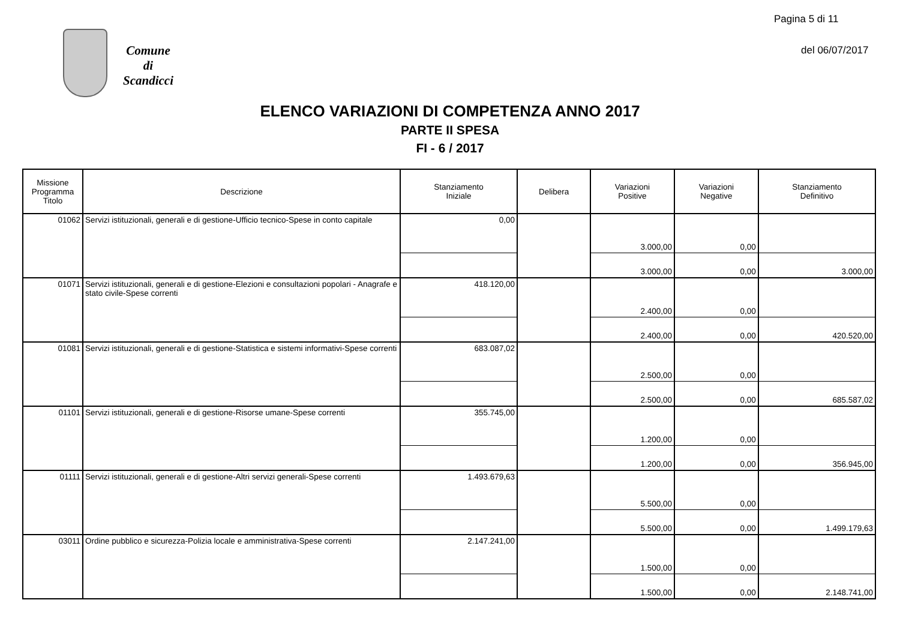Pagina 5 di 11
Comune
di
Scandicci
del 06/07/2017
ELENCO VARIAZIONI DI COMPETENZA ANNO 2017
PARTE II SPESA
FI - 6 / 2017
| Missione Programma Titolo | Descrizione | Stanziamento Iniziale | Delibera | Variazioni Positive | Variazioni Negative | Stanziamento Definitivo |
| --- | --- | --- | --- | --- | --- | --- |
| 01062 | Servizi istituzionali, generali e di gestione-Ufficio tecnico-Spese in conto capitale | 0,00 | | 3.000,00 | 0,00 | |
| | | | | 3.000,00 | 0,00 | 3.000,00 |
| 01071 | Servizi istituzionali, generali e di gestione-Elezioni e consultazioni popolari - Anagrafe e stato civile-Spese correnti | 418.120,00 | | 2.400,00 | 0,00 | |
| | | | | 2.400,00 | 0,00 | 420.520,00 |
| 01081 | Servizi istituzionali, generali e di gestione-Statistica e sistemi informativi-Spese correnti | 683.087,02 | | 2.500,00 | 0,00 | |
| | | | | 2.500,00 | 0,00 | 685.587,02 |
| 01101 | Servizi istituzionali, generali e di gestione-Risorse umane-Spese correnti | 355.745,00 | | 1.200,00 | 0,00 | |
| | | | | 1.200,00 | 0,00 | 356.945,00 |
| 01111 | Servizi istituzionali, generali e di gestione-Altri servizi generali-Spese correnti | 1.493.679,63 | | 5.500,00 | 0,00 | |
| | | | | 5.500,00 | 0,00 | 1.499.179,63 |
| 03011 | Ordine pubblico e sicurezza-Polizia locale e amministrativa-Spese correnti | 2.147.241,00 | | 1.500,00 | 0,00 | |
| | | | | 1.500,00 | 0,00 | 2.148.741,00 |